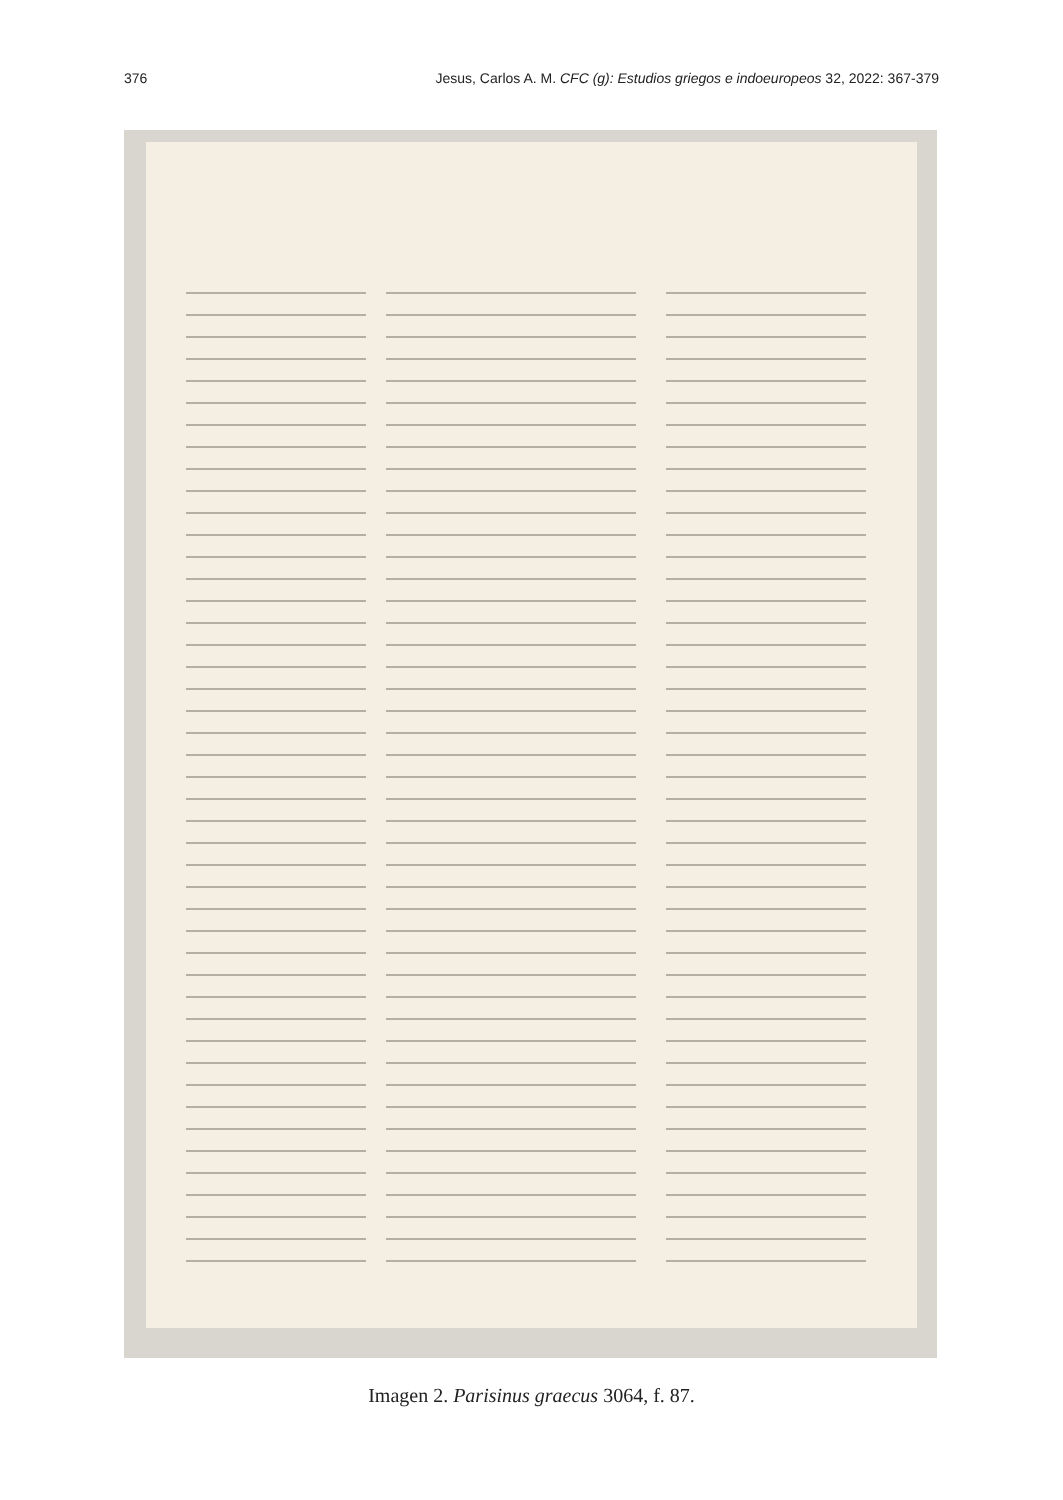376 Jesus, Carlos A. M. CFC (g): Estudios griegos e indoeuropeos 32, 2022: 367-379
Imagen 2. Parisinus graecus 3064, f. 87.